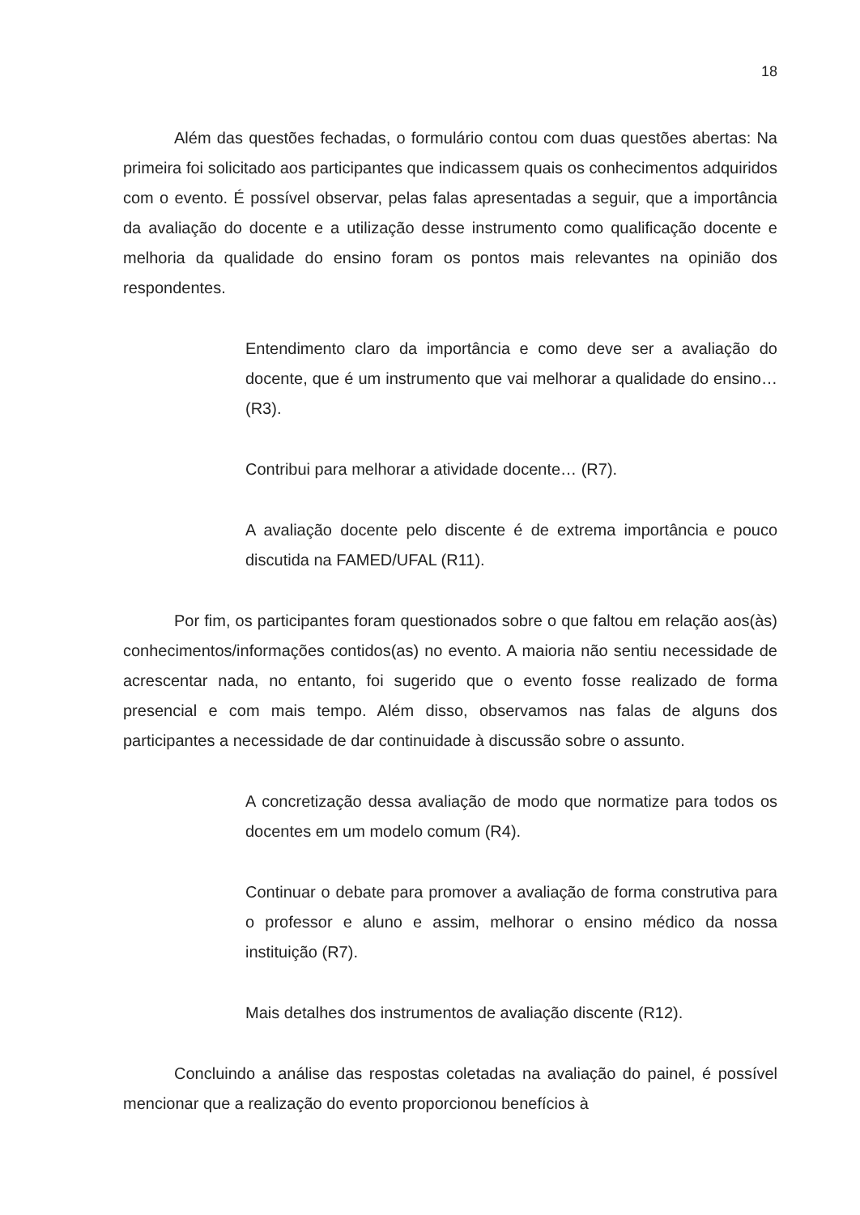18
Além das questões fechadas, o formulário contou com duas questões abertas: Na primeira foi solicitado aos participantes que indicassem quais os conhecimentos adquiridos com o evento. É possível observar, pelas falas apresentadas a seguir, que a importância da avaliação do docente e a utilização desse instrumento como qualificação docente e melhoria da qualidade do ensino foram os pontos mais relevantes na opinião dos respondentes.
Entendimento claro da importância e como deve ser a avaliação do docente, que é um instrumento que vai melhorar a qualidade do ensino… (R3).
Contribui para melhorar a atividade docente… (R7).
A avaliação docente pelo discente é de extrema importância e pouco discutida na FAMED/UFAL (R11).
Por fim, os participantes foram questionados sobre o que faltou em relação aos(às) conhecimentos/informações contidos(as) no evento. A maioria não sentiu necessidade de acrescentar nada, no entanto, foi sugerido que o evento fosse realizado de forma presencial e com mais tempo. Além disso, observamos nas falas de alguns dos participantes a necessidade de dar continuidade à discussão sobre o assunto.
A concretização dessa avaliação de modo que normatize para todos os docentes em um modelo comum (R4).
Continuar o debate para promover a avaliação de forma construtiva para o professor e aluno e assim, melhorar o ensino médico da nossa instituição (R7).
Mais detalhes dos instrumentos de avaliação discente (R12).
Concluindo a análise das respostas coletadas na avaliação do painel, é possível mencionar que a realização do evento proporcionou benefícios à